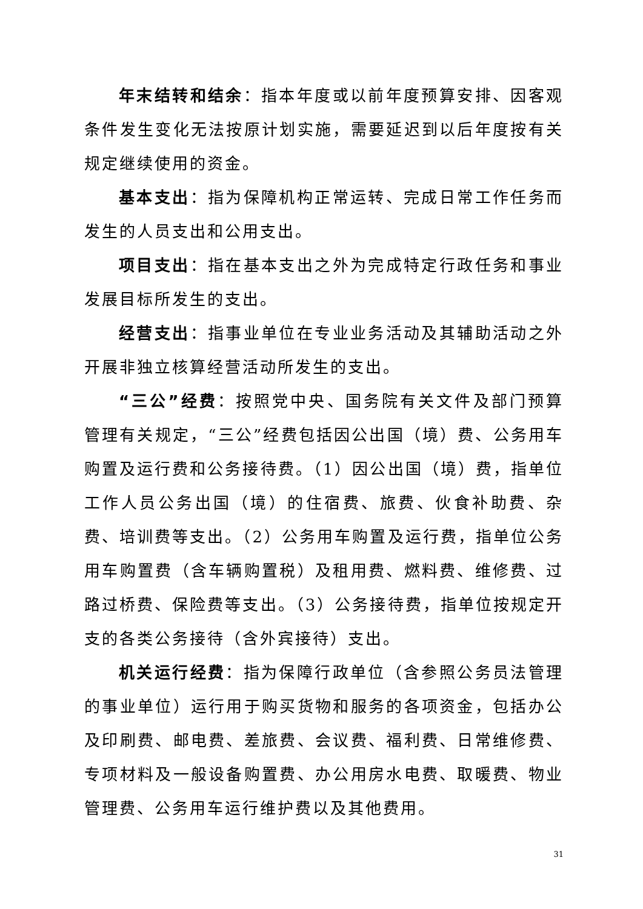年末结转和结余：指本年度或以前年度预算安排、因客观条件发生变化无法按原计划实施，需要延迟到以后年度按有关规定继续使用的资金。
基本支出：指为保障机构正常运转、完成日常工作任务而发生的人员支出和公用支出。
项目支出：指在基本支出之外为完成特定行政任务和事业发展目标所发生的支出。
经营支出：指事业单位在专业业务活动及其辅助活动之外开展非独立核算经营活动所发生的支出。
“三公”经费：按照党中央、国务院有关文件及部门预算管理有关规定，“三公”经费包括因公出国（境）费、公务用车购置及运行费和公务接待费。（1）因公出国（境）费，指单位工作人员公务出国（境）的住宿费、旅费、伙食补助费、杂费、培训费等支出。（2）公务用车购置及运行费，指单位公务用车购置费（含车辆购置税）及租用费、燃料费、维修费、过路过桥费、保险费等支出。（3）公务接待费，指单位按规定开支的各类公务接待（含外宾接待）支出。
机关运行经费：指为保障行政单位（含参照公务员法管理的事业单位）运行用于购买货物和服务的各项资金，包括办公及印刷费、邮电费、差旅费、会议费、福利费、日常维修费、专项材料及一般设备购置费、办公用房水电费、取暖费、物业管理费、公务用车运行维护费以及其他费用。
31